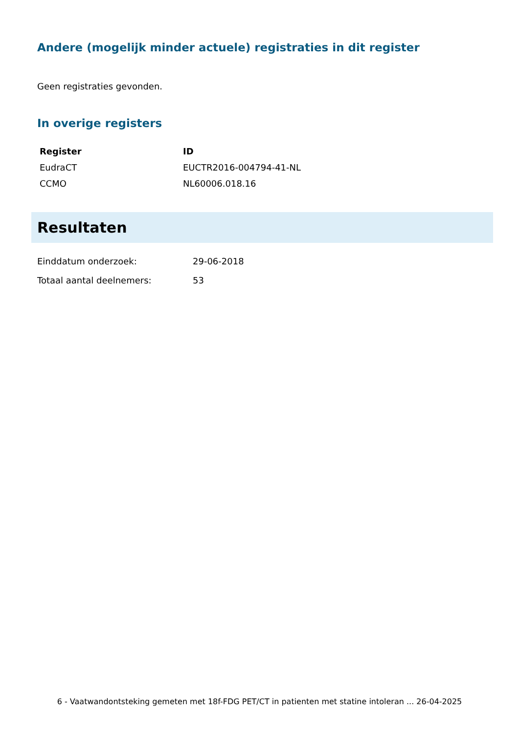Andere (mogelijk minder actuele) registraties in dit register
Geen registraties gevonden.
In overige registers
| Register | ID |
| --- | --- |
| EudraCT | EUCTR2016-004794-41-NL |
| CCMO | NL60006.018.16 |
Resultaten
| Einddatum onderzoek: | 29-06-2018 |
| Totaal aantal deelnemers: | 53 |
6 - Vaatwandontsteking gemeten met 18f-FDG PET/CT in patienten met statine intoleran ... 26-04-2025